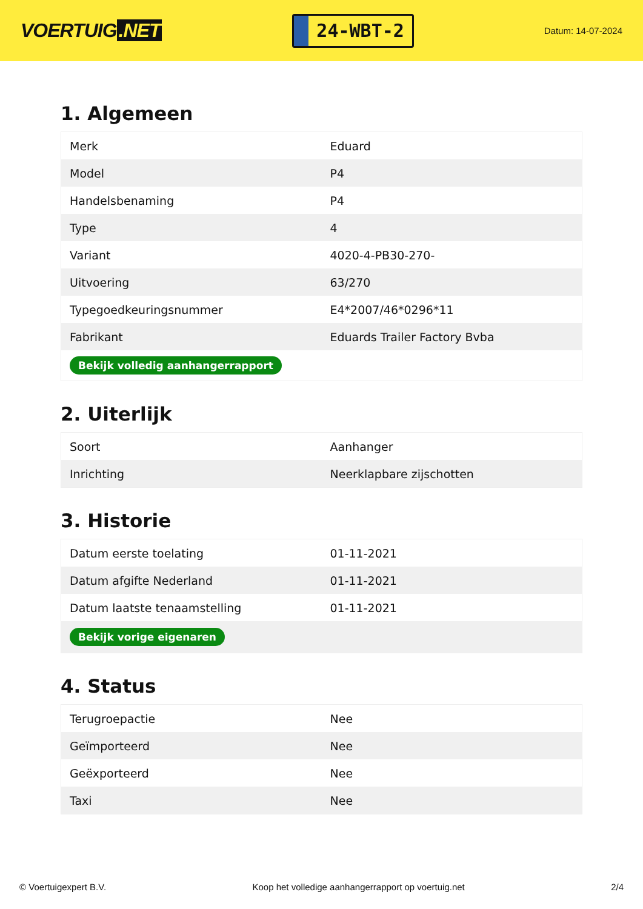VOERTUIG.NET
24-WBT-2
Datum: 14-07-2024
1. Algemeen
| Merk | Eduard |
| Model | P4 |
| Handelsbenaming | P4 |
| Type | 4 |
| Variant | 4020-4-PB30-270- |
| Uitvoering | 63/270 |
| Typegoedkeuringsnummer | E4*2007/46*0296*11 |
| Fabrikant | Eduards Trailer Factory Bvba |
| Bekijk volledig aanhangerrapport | |
2. Uiterlijk
| Soort | Aanhanger |
| Inrichting | Neerklapbare zijschotten |
3. Historie
| Datum eerste toelating | 01-11-2021 |
| Datum afgifte Nederland | 01-11-2021 |
| Datum laatste tenaamstelling | 01-11-2021 |
| Bekijk vorige eigenaren | |
4. Status
| Terugroepactie | Nee |
| Geïmporteerd | Nee |
| Geëxporteerd | Nee |
| Taxi | Nee |
© Voertuigexpert B.V. Koop het volledige aanhangerrapport op voertuig.net 2/4